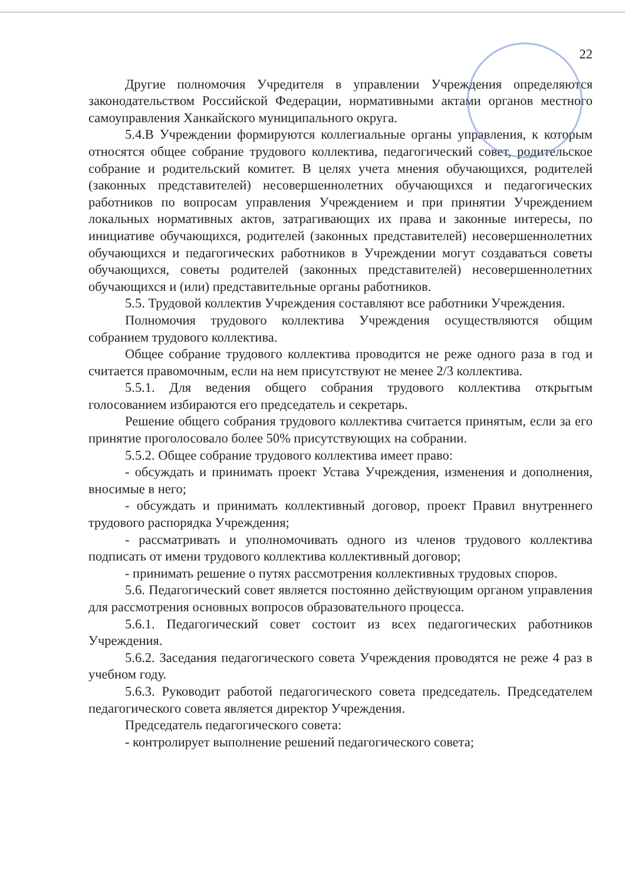22
Другие полномочия Учредителя в управлении Учреждения определяются законодательством Российской Федерации, нормативными актами органов местного самоуправления Ханкайского муниципального округа.
5.4.В Учреждении формируются коллегиальные органы управления, к которым относятся общее собрание трудового коллектива, педагогический совет, родительское собрание и родительский комитет. В целях учета мнения обучающихся, родителей (законных представителей) несовершеннолетних обучающихся и педагогических работников по вопросам управления Учреждением и при принятии Учреждением локальных нормативных актов, затрагивающих их права и законные интересы, по инициативе обучающихся, родителей (законных представителей) несовершеннолетних обучающихся и педагогических работников в Учреждении могут создаваться советы обучающихся, советы родителей (законных представителей) несовершеннолетних обучающихся и (или) представительные органы работников.
5.5. Трудовой коллектив Учреждения составляют все работники Учреждения.
Полномочия трудового коллектива Учреждения осуществляются общим собранием трудового коллектива.
Общее собрание трудового коллектива проводится не реже одного раза в год и считается правомочным, если на нем присутствуют не менее 2/3 коллектива.
5.5.1. Для ведения общего собрания трудового коллектива открытым голосованием избираются его председатель и секретарь.
Решение общего собрания трудового коллектива считается принятым, если за его принятие проголосовало более 50% присутствующих на собрании.
5.5.2. Общее собрание трудового коллектива имеет право:
- обсуждать и принимать проект Устава Учреждения, изменения и дополнения, вносимые в него;
- обсуждать и принимать коллективный договор, проект Правил внутреннего трудового распорядка Учреждения;
- рассматривать и уполномочивать одного из членов трудового коллектива подписать от имени трудового коллектива коллективный договор;
- принимать решение о путях рассмотрения коллективных трудовых споров.
5.6. Педагогический совет является постоянно действующим органом управления для рассмотрения основных вопросов образовательного процесса.
5.6.1. Педагогический совет состоит из всех педагогических работников Учреждения.
5.6.2. Заседания педагогического совета Учреждения проводятся не реже 4 раз в учебном году.
5.6.3. Руководит работой педагогического совета председатель. Председателем педагогического совета является директор Учреждения.
Председатель педагогического совета:
- контролирует выполнение решений педагогического совета;